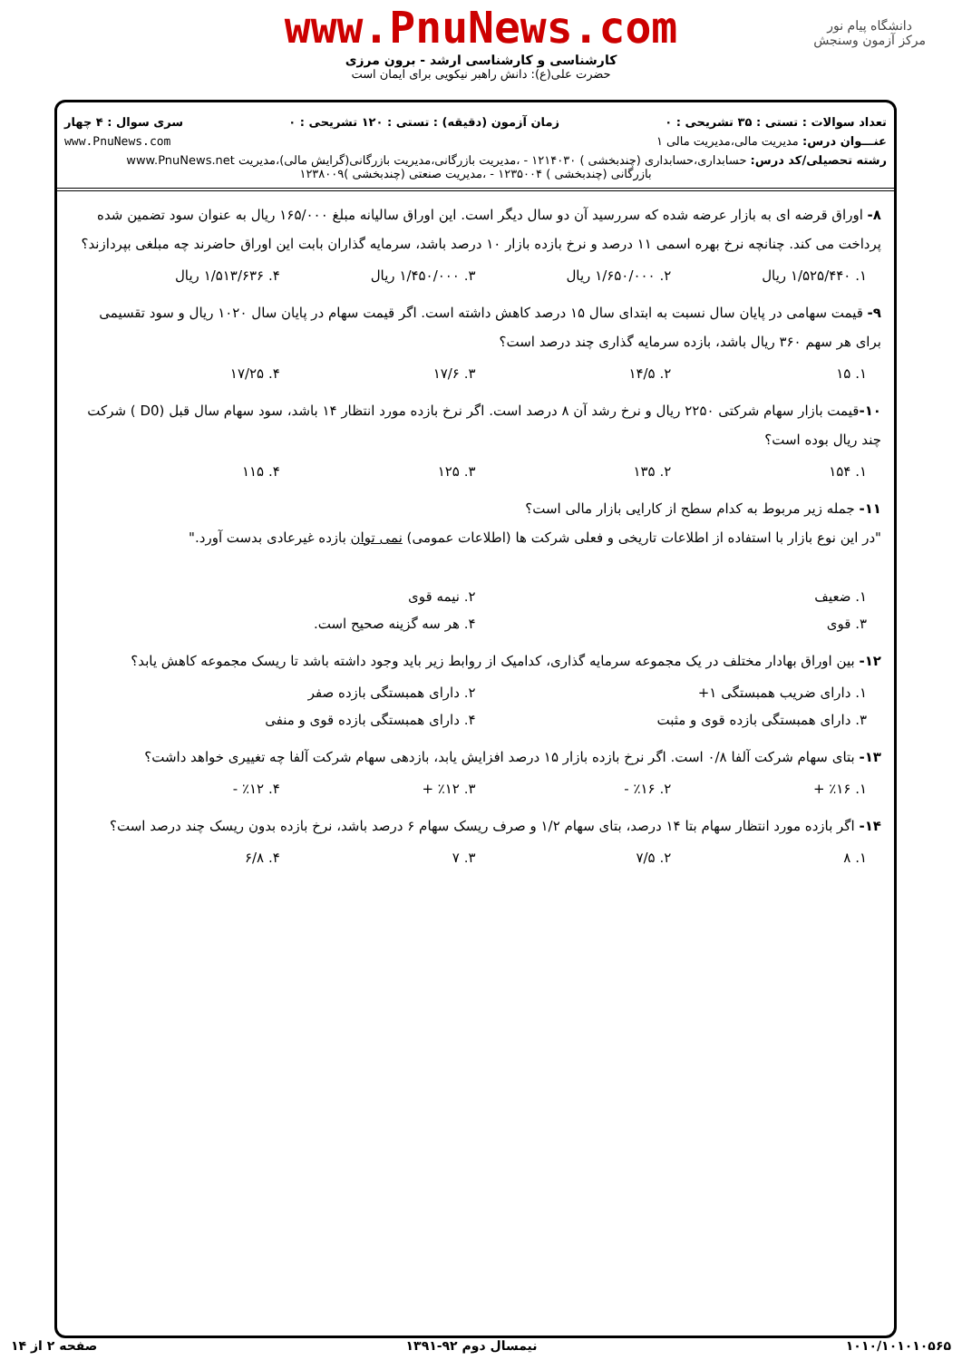دانشگاه پیام نور
مرکز آزمون وسنجش
www.PnuNews.com
کارشناسی و کارشناسی ارشد - برون مرزی
حضرت علی(ع): دانش راهبر نیکویی برای ایمان است
تعداد سوالات : تستی : ۳۵ تشریحی : ۰ زمان آزمون (دقیقه) : تستی : ۱۲۰ تشریحی : ۰ سری سوال : ۴ چهار
عنـــوان درس: مدیریت مالی،مدیریت مالی ۱ www.PnuNews.com
رشته تحصیلی/کد درس: حسابداری،حسابداری (چندبخشی ) ۱۲۱۴۰۳۰ - ،مدیریت بازرگانی،مدیریت بازرگانی(گرایش مالی)،مدیریت www.PnuNews.net
بازرگانی (چندبخشی ) ۱۲۳۵۰۰۴ - ،مدیریت صنعتی (چندبخشی )۱۲۳۸۰۰۹
۸- اوراق قرضه ای به بازار عرضه شده که سررسید آن دو سال دیگر است. این اوراق سالیانه مبلغ ۱۶۵/۰۰۰ ریال به عنوان سود تضمین شده پرداخت می کند. چنانچه نرخ بهره اسمی ۱۱ درصد و نرخ بازده بازار ۱۰ درصد باشد، سرمایه گذاران بابت این اوراق حاضرند چه مبلغی بپردازند؟
۱. ۱/۵۲۵/۴۴۰ ریال ۲. ۱/۶۵۰/۰۰۰ ریال ۳. ۱/۴۵۰/۰۰۰ ریال ۴. ۱/۵۱۳/۶۳۶ ریال
۹- قیمت سهامی در پایان سال نسبت به ابتدای سال ۱۵ درصد کاهش داشته است. اگر قیمت سهام در پایان سال ۱۰۲۰ ریال و سود تقسیمی برای هر سهم ۳۶۰ ریال باشد، بازده سرمایه گذاری چند درصد است؟
۱. ۱۵ ۲. ۱۴/۵ ۳. ۱۷/۶ ۴. ۱۷/۲۵
۱۰-قیمت بازار سهام شرکتی ۲۲۵۰ ریال و نرخ رشد آن ۸ درصد است. اگر نرخ بازده مورد انتظار ۱۴ باشد، سود سهام سال قبل (D0 ) شرکت چند ریال بوده است؟
۱. ۱۵۴ ۲. ۱۳۵ ۳. ۱۲۵ ۴. ۱۱۵
۱۱- جمله زیر مربوط به کدام سطح از کارایی بازار مالی است؟
"در این نوع بازار با استفاده از اطلاعات تاریخی و فعلی شرکت ها (اطلاعات عمومی) نمی توان بازده غیرعادی بدست آورد."
۱. ضعیف ۲. نیمه قوی
۳. قوی ۴. هر سه گزینه صحیح است.
۱۲- بین اوراق بهادار مختلف در یک مجموعه سرمایه گذاری، کدامیک از روابط زیر باید وجود داشته باشد تا ریسک مجموعه کاهش یابد؟
۱. دارای ضریب همبستگی ۱+ ۲. دارای همبستگی بازده صفر
۳. دارای همبستگی بازده قوی و مثبت ۴. دارای همبستگی بازده قوی و منفی
۱۳- بتای سهام شرکت آلفا ۰/۸ است. اگر نرخ بازده بازار ۱۵ درصد افزایش یابد، بازدهی سهام شرکت آلفا چه تغییری خواهد داشت؟
۱. ٪۱۶ + ۲. ٪۱۶ - ۳. ٪۱۲ + ۴. ٪۱۲ -
۱۴- اگر بازده مورد انتظار سهام بتا ۱۴ درصد، بتای سهام ۱/۲ و صرف ریسک سهام ۶ درصد باشد، نرخ بازده بدون ریسک چند درصد است؟
۱. ۸ ۲. ۷/۵ ۳. ۷ ۴. ۶/۸
۱۰۱۰/۱۰۱۰۱۰۵۶۵ نیمسال دوم ۹۲-۱۳۹۱ صفحه ۲ از ۱۴